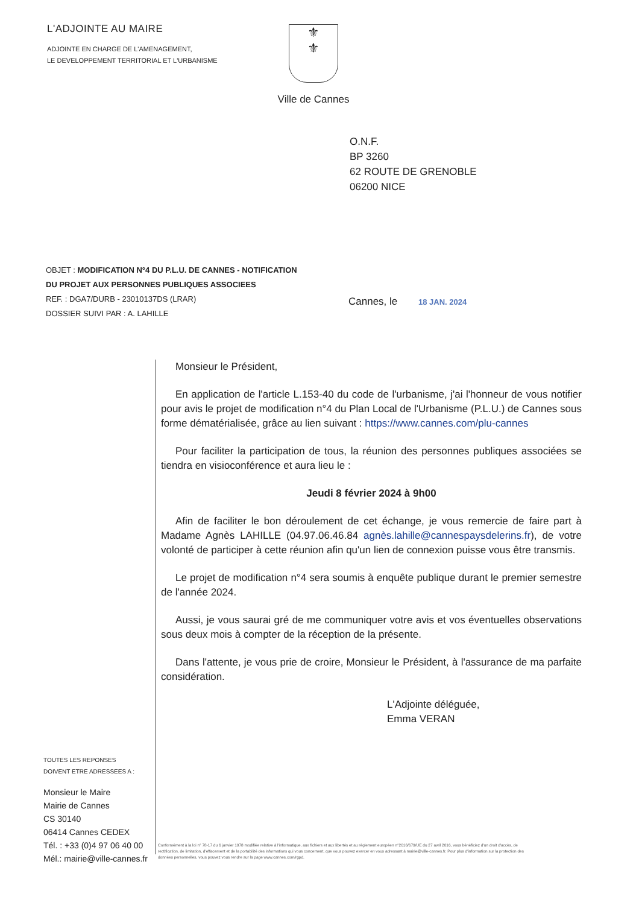L'ADJOINTE AU MAIRE
ADJOINTE EN CHARGE DE L'AMENAGEMENT,
LE DEVELOPPEMENT TERRITORIAL ET L'URBANISME
⚜
⚜
Ville de Cannes
O.N.F.
BP 3260
62 ROUTE DE GRENOBLE
06200 NICE
OBJET : MODIFICATION N°4 DU P.L.U. DE CANNES - NOTIFICATION DU PROJET AUX PERSONNES PUBLIQUES ASSOCIEES
REF. : DGA7/DURB - 23010137DS (LRAR)
DOSSIER SUIVI PAR : A. LAHILLE
Cannes, le 18 JAN. 2024
Monsieur le Président,
En application de l'article L.153-40 du code de l'urbanisme, j'ai l'honneur de vous notifier pour avis le projet de modification n°4 du Plan Local de l'Urbanisme (P.L.U.) de Cannes sous forme dématérialisée, grâce au lien suivant : https://www.cannes.com/plu-cannes
Pour faciliter la participation de tous, la réunion des personnes publiques associées se tiendra en visioconférence et aura lieu le :
Jeudi 8 février 2024 à 9h00
Afin de faciliter le bon déroulement de cet échange, je vous remercie de faire part à Madame Agnès LAHILLE (04.97.06.46.84 agnès.lahille@cannespaysdelerins.fr), de votre volonté de participer à cette réunion afin qu'un lien de connexion puisse vous être transmis.
Le projet de modification n°4 sera soumis à enquête publique durant le premier semestre de l'année 2024.
Aussi, je vous saurai gré de me communiquer votre avis et vos éventuelles observations sous deux mois à compter de la réception de la présente.
Dans l'attente, je vous prie de croire, Monsieur le Président, à l'assurance de ma parfaite considération.
L'Adjointe déléguée,
Emma VERAN
TOUTES LES REPONSES
DOIVENT ETRE ADRESSEES A :
Monsieur le Maire
Mairie de Cannes
CS 30140
06414 Cannes CEDEX
Tél. : +33 (0)4 97 06 40 00
Mél.: mairie@ville-cannes.fr
Conformément à la loi n° 78-17 du 6 janvier 1978 modifiée relative à l'informatique, aux fichiers et aux libertés et au règlement européen n°2016/679/UE du 27 avril 2016, vous bénéficiez d'un droit d'accès, de rectification, de limitation, d'effacement et de la portabilité des informations qui vous concernent, que vous pouvez exercer en vous adressant à mairie@ville-cannes.fr. Pour plus d'information sur la protection des données personnelles, vous pouvez vous rendre sur la page www.cannes.com/rgpd.